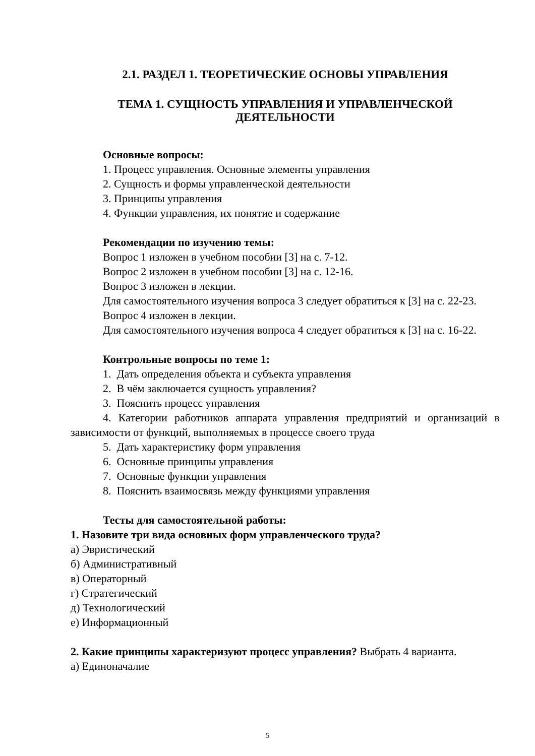2.1. РАЗДЕЛ 1. ТЕОРЕТИЧЕСКИЕ ОСНОВЫ УПРАВЛЕНИЯ
ТЕМА 1. СУЩНОСТЬ УПРАВЛЕНИЯ И УПРАВЛЕНЧЕСКОЙ
ДЕЯТЕЛЬНОСТИ
Основные вопросы:
1. Процесс управления. Основные элементы управления
2. Сущность и формы управленческой деятельности
3. Принципы управления
4. Функции управления, их понятие и содержание
Рекомендации по изучению темы:
Вопрос 1 изложен в учебном пособии [3] на с. 7-12.
Вопрос 2 изложен в учебном пособии [3] на с. 12-16.
Вопрос 3 изложен в лекции.
Для самостоятельного изучения вопроса 3 следует обратиться к [3] на с. 22-23.
Вопрос 4 изложен в лекции.
Для самостоятельного изучения вопроса 4 следует обратиться к [3] на с. 16-22.
Контрольные вопросы по теме 1:
1. Дать определения объекта и субъекта управления
2. В чём заключается сущность управления?
3. Пояснить процесс управления
4. Категории работников аппарата управления предприятий и организаций в зависимости от функций, выполняемых в процессе своего труда
5. Дать характеристику форм управления
6. Основные принципы управления
7. Основные функции управления
8. Пояснить взаимосвязь между функциями управления
Тесты для самостоятельной работы:
1. Назовите три вида основных форм управленческого труда?
а) Эвристический
б) Административный
в) Операторный
г) Стратегический
д) Технологический
е) Информационный
2. Какие принципы характеризуют процесс управления? Выбрать 4 варианта.
а) Единоначалие
5